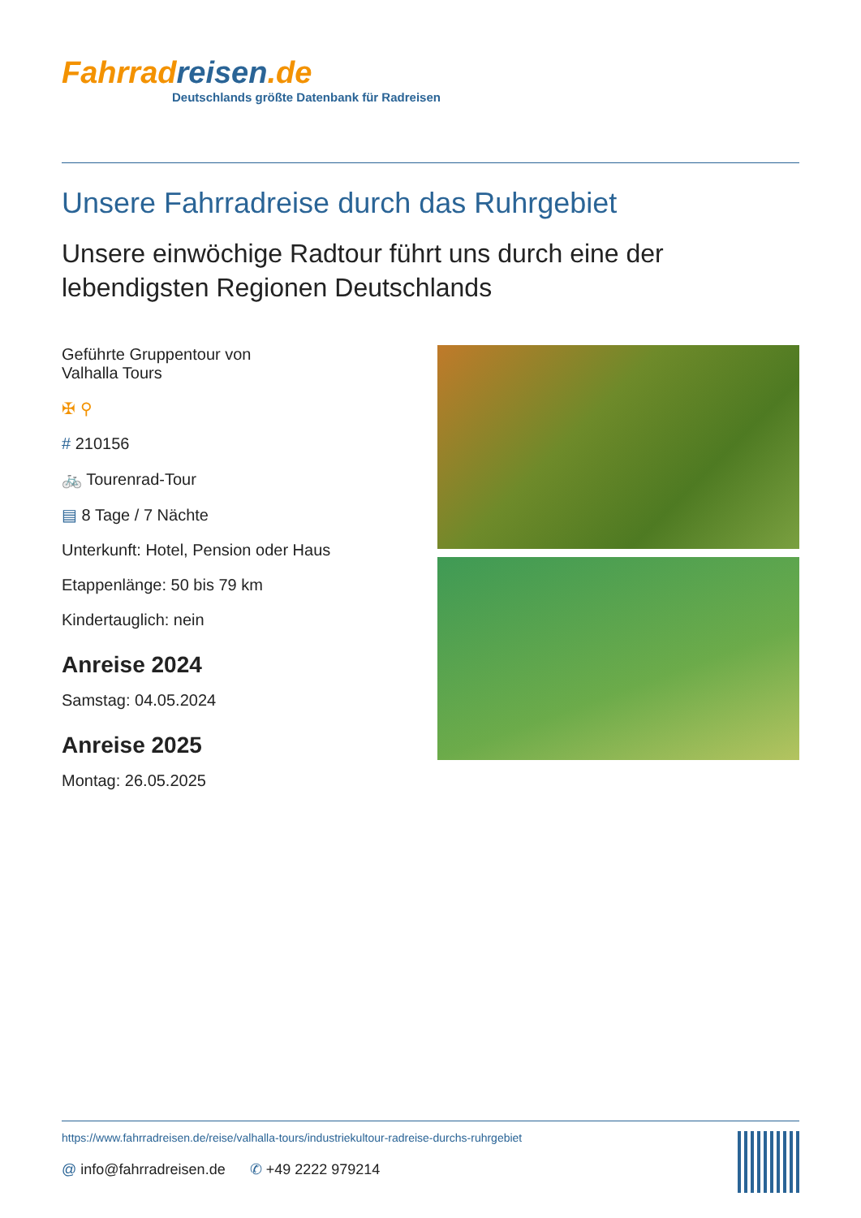Fahrradreisen.de
Deutschlands größte Datenbank für Radreisen
Unsere Fahrradreise durch das Ruhrgebiet
Unsere einwöchige Radtour führt uns durch eine der lebendigsten Regionen Deutschlands
Geführte Gruppentour von
Valhalla Tours
✠ ⚲
# 210156
🚲 Tourenrad-Tour
▤ 8 Tage / 7 Nächte
Unterkunft: Hotel, Pension oder Haus
Etappenlänge: 50 bis 79 km
Kindertauglich: nein
Anreise 2024
Samstag: 04.05.2024
Anreise 2025
Montag: 26.05.2025
https://www.fahrradreisen.de/reise/valhalla-tours/industriekultour-radreise-durchs-ruhrgebiet
@ info@fahrradreisen.de ✆ +49 2222 979214